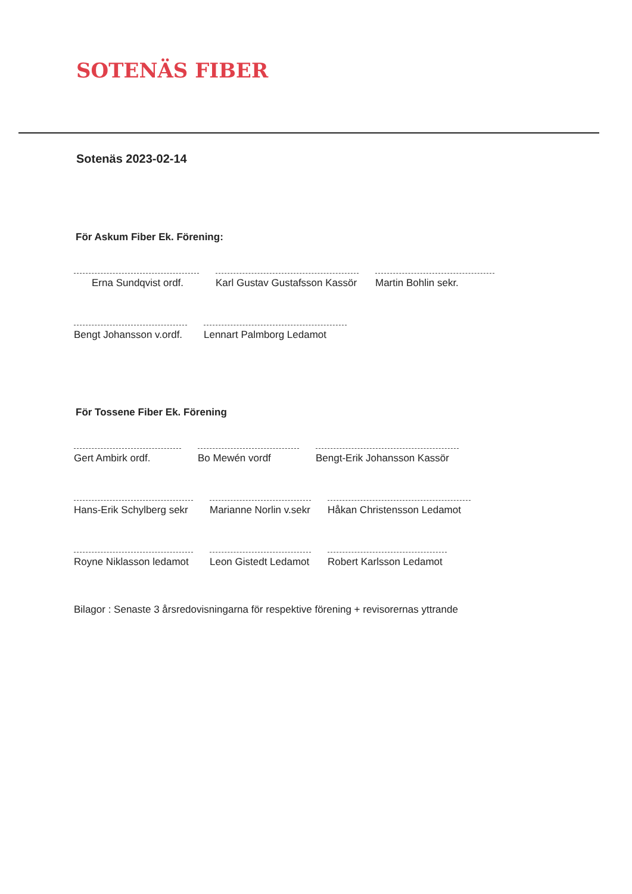SOTENÄS FIBER
Sotenäs 2023-02-14
För Askum Fiber Ek. Förening:
Erna Sundqvist ordf.
Karl Gustav Gustafsson Kassör
Martin Bohlin sekr.
Bengt Johansson v.ordf.
Lennart Palmborg Ledamot
För Tossene Fiber Ek. Förening
Gert Ambirk ordf. Bo Mewén vordf Bengt-Erik Johansson Kassör
Hans-Erik Schylberg sekr
Marianne Norlin v.sekr
Håkan Christensson Ledamot
Royne Niklasson ledamot
Leon Gistedt Ledamot
Robert Karlsson Ledamot
Bilagor : Senaste 3 årsredovisningarna för respektive förening + revisorernas yttrande